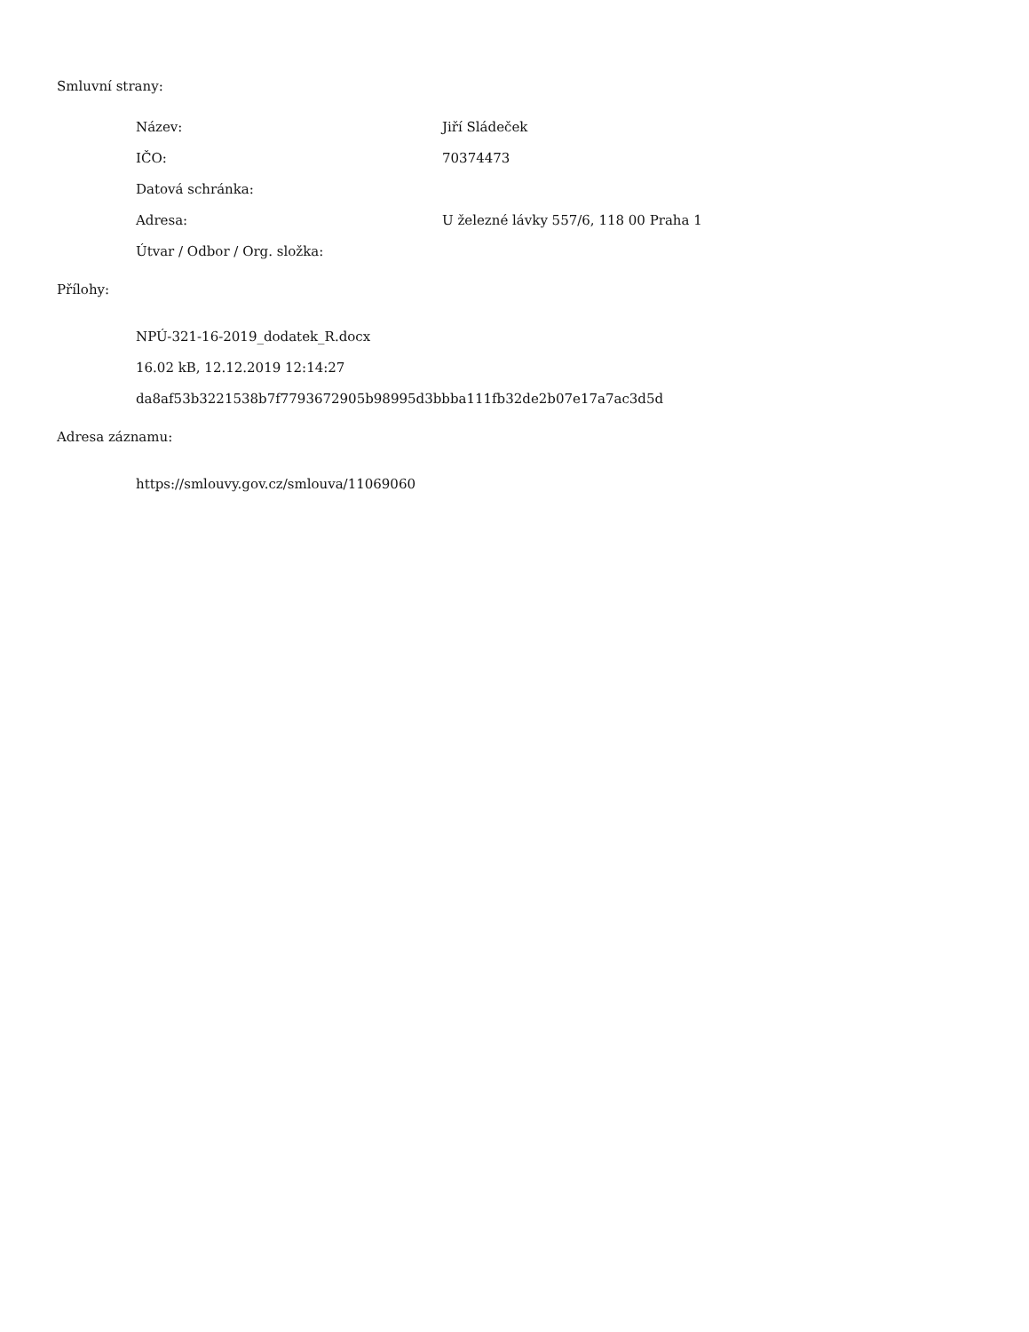Smluvní strany:
| Název: | Jiří Sládeček |
| IČO: | 70374473 |
| Datová schránka: | |
| Adresa: | U železné lávky 557/6, 118 00 Praha 1 |
| Útvar / Odbor / Org. složka: | |
Přílohy:
NPÚ-321-16-2019_dodatek_R.docx
16.02 kB, 12.12.2019 12:14:27
da8af53b3221538b7f7793672905b98995d3bbba111fb32de2b07e17a7ac3d5d
Adresa záznamu:
https://smlouvy.gov.cz/smlouva/11069060